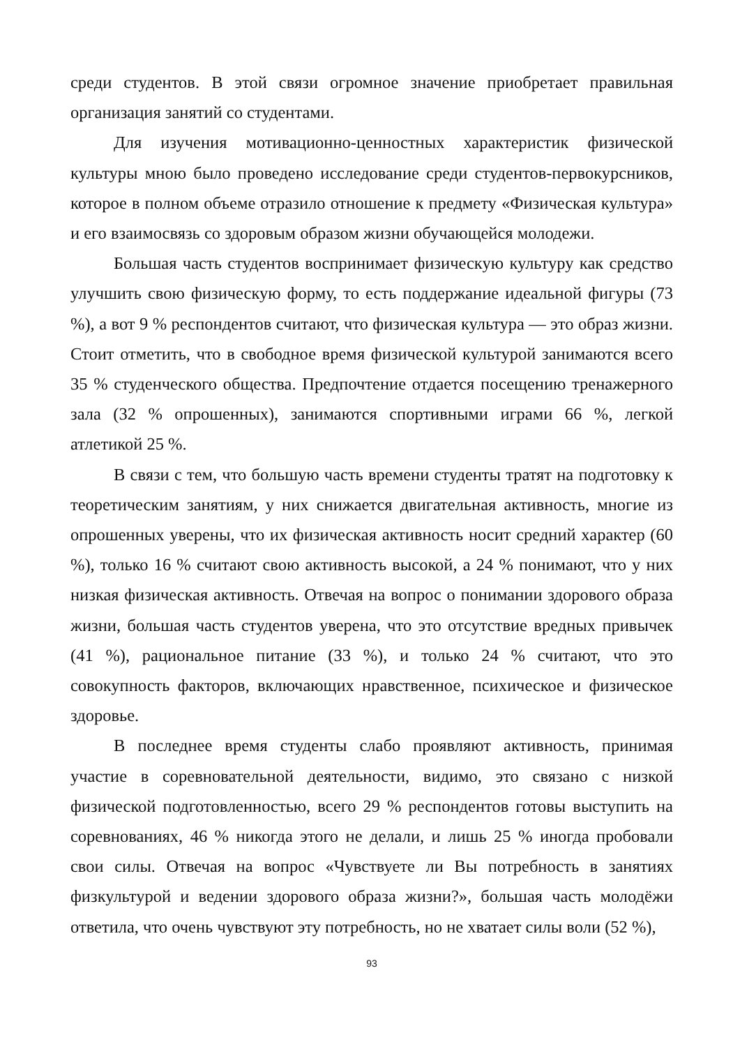среди студентов. В этой связи огромное значение приобретает правильная организация занятий со студентами.
Для изучения мотивационно-ценностных характеристик физической культуры мною было проведено исследование среди студентов-первокурсников, которое в полном объеме отразило отношение к предмету «Физическая культура» и его взаимосвязь со здоровым образом жизни обучающейся молодежи.
Большая часть студентов воспринимает физическую культуру как средство улучшить свою физическую форму, то есть поддержание идеальной фигуры (73 %), а вот 9 % респондентов считают, что физическая культура — это образ жизни. Стоит отметить, что в свободное время физической культурой занимаются всего 35 % студенческого общества. Предпочтение отдается посещению тренажерного зала (32 % опрошенных), занимаются спортивными играми 66 %, легкой атлетикой 25 %.
В связи с тем, что большую часть времени студенты тратят на подготовку к теоретическим занятиям, у них снижается двигательная активность, многие из опрошенных уверены, что их физическая активность носит средний характер (60 %), только 16 % считают свою активность высокой, а 24 % понимают, что у них низкая физическая активность. Отвечая на вопрос о понимании здорового образа жизни, большая часть студентов уверена, что это отсутствие вредных привычек (41 %), рациональное питание (33 %), и только 24 % считают, что это совокупность факторов, включающих нравственное, психическое и физическое здоровье.
В последнее время студенты слабо проявляют активность, принимая участие в соревновательной деятельности, видимо, это связано с низкой физической подготовленностью, всего 29 % респондентов готовы выступить на соревнованиях, 46 % никогда этого не делали, и лишь 25 % иногда пробовали свои силы. Отвечая на вопрос «Чувствуете ли Вы потребность в занятиях физкультурой и ведении здорового образа жизни?», большая часть молодёжи ответила, что очень чувствуют эту потребность, но не хватает силы воли (52 %),
93